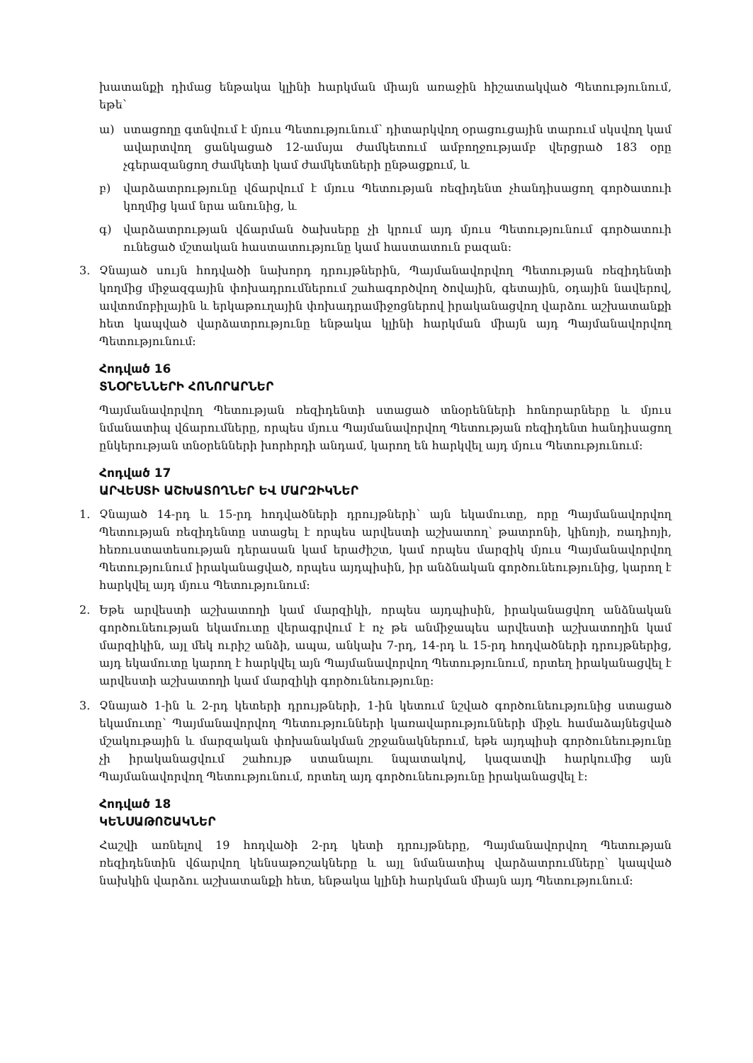խատանքի դիմաց ենթակա կլինի հարկման միայն առաջին հիշատակված Պետությունում, եթե՝
ա) ստացողը գտնվում է մյուս Պետությունում՝ դիտարկվող օրացուցային տարում սկսվող կամ ավարտվող ցանկացած 12-ամսյա ժամկետում ամբողջությամբ վերցրած 183 օրը չգերազանցող ժամկետի կամ ժամկետների ընթացքում, և
բ) վարձատրությունը վճարվում է մյուս Պետության ռեզիդենտ չհանդիսացող գործատուի կողմից կամ նրա անունից, և
գ) վարձատրության վճարման ծախսերը չի կրում այդ մյուս Պետությունում գործատուի ունեցած մշտական հաստատությունը կամ հաստատուն բազան:
3. Չնայած սույն հոդվածի նախորդ դրույթներին, Պայմանավորվող Պետության ռեզիդենտի կողմից միջազգային փոխադրումներում շահագործվող ծովային, գետային, օդային նավերով, ավտոմոբիլային և երկաթուղային փոխադրամիջոցներով իրականացվող վարձու աշխատանքի հետ կապված վարձատրությունը ենթակա կլինի հարկման միայն այդ Պայմանավորվող Պետությունում:
Հոդված 16
ՏՆՕՐԵՆՆԵՐԻ ՀՈՆՈՐԱՐՆԵՐ
Պայմանավորվող Պետության ռեզիդենտի ստացած տնօրենների հոնորարները և մյուս նմանատիպ վճարումները, որպես մյուս Պայմանավորվող Պետության ռեզիդենտ հանդիսացող ընկերության տնօրենների խորհրդի անդամ, կարող են հարկվել այդ մյուս Պետությունում:
Հոդված 17
ԱՐՎԵՍՏԻ ԱՇԽԱՏՈՂՆԵՐ ԵՎ ՄԱՐԶԻԿՆԵՐ
1. Չնայած 14-րդ և 15-րդ հոդվածների դրույթների՝ այն եկամուտը, որը Պայմանավորվող Պետության ռեզիդենտը ստացել է որպես արվեստի աշխատող՝ թատրոնի, կինոյի, ռադիոյի, հեռուստատեսության դերասան կամ երաժիշտ, կամ որպես մարզիկ մյուս Պայմանավորվող Պետությունում իրականացված, որպես այդպիսին, իր անձնական գործունեությունից, կարող է հարկվել այդ մյուս Պետությունում:
2. Եթե արվեստի աշխատողի կամ մարզիկի, որպես այդպիսին, իրականացվող անձնական գործունեության եկամուտը վերագրվում է ոչ թե անմիջապես արվեստի աշխատողին կամ մարզիկին, այլ մեկ ուրիշ անձի, ապա, անկախ 7-րդ, 14-րդ և 15-րդ հոդվածների դրույթներից, այդ եկամուտը կարող է հարկվել այն Պայմանավորվող Պետությունում, որտեղ իրականացվել է արվեստի աշխատողի կամ մարզիկի գործունեությունը:
3. Չնայած 1-ին և 2-րդ կետերի դրույթների, 1-ին կետում նշված գործունեությունից ստացած եկամուտը՝ Պայմանավորվող Պետությունների կառավարությունների միջև համաձայնեցված մշակութային և մարզական փոխանակման շրջանակներում, եթե այդպիսի գործունեությունը չի իրականացվում շահույթ ստանալու նպատակով, կազատվի հարկումից այն Պայմանավորվող Պետությունում, որտեղ այդ գործունեությունը իրականացվել է:
Հոդված 18
ԿԵՆՍԱԹՈՇԱԿՆԵՐ
Հաշվի առնելով 19 հոդվածի 2-րդ կետի դրույթները, Պայմանավորվող Պետության ռեզիդենտին վճարվող կենսաթոշակները և այլ նմանատիպ վարձատրումները՝ կապված նախկին վարձու աշխատանքի հետ, ենթակա կլինի հարկման միայն այդ Պետությունում: